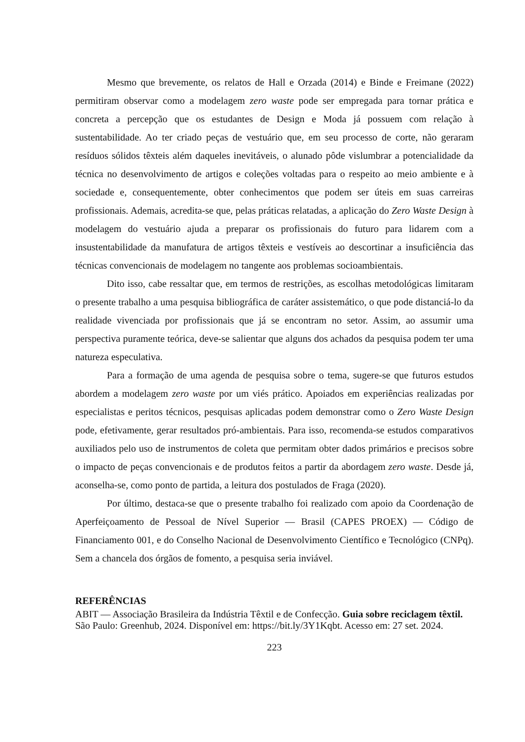Mesmo que brevemente, os relatos de Hall e Orzada (2014) e Binde e Freimane (2022) permitiram observar como a modelagem zero waste pode ser empregada para tornar prática e concreta a percepção que os estudantes de Design e Moda já possuem com relação à sustentabilidade. Ao ter criado peças de vestuário que, em seu processo de corte, não geraram resíduos sólidos têxteis além daqueles inevitáveis, o alunado pôde vislumbrar a potencialidade da técnica no desenvolvimento de artigos e coleções voltadas para o respeito ao meio ambiente e à sociedade e, consequentemente, obter conhecimentos que podem ser úteis em suas carreiras profissionais. Ademais, acredita-se que, pelas práticas relatadas, a aplicação do Zero Waste Design à modelagem do vestuário ajuda a preparar os profissionais do futuro para lidarem com a insustentabilidade da manufatura de artigos têxteis e vestíveis ao descortinar a insuficiência das técnicas convencionais de modelagem no tangente aos problemas socioambientais.
Dito isso, cabe ressaltar que, em termos de restrições, as escolhas metodológicas limitaram o presente trabalho a uma pesquisa bibliográfica de caráter assistemático, o que pode distanciá-lo da realidade vivenciada por profissionais que já se encontram no setor. Assim, ao assumir uma perspectiva puramente teórica, deve-se salientar que alguns dos achados da pesquisa podem ter uma natureza especulativa.
Para a formação de uma agenda de pesquisa sobre o tema, sugere-se que futuros estudos abordem a modelagem zero waste por um viés prático. Apoiados em experiências realizadas por especialistas e peritos técnicos, pesquisas aplicadas podem demonstrar como o Zero Waste Design pode, efetivamente, gerar resultados pró-ambientais. Para isso, recomenda-se estudos comparativos auxiliados pelo uso de instrumentos de coleta que permitam obter dados primários e precisos sobre o impacto de peças convencionais e de produtos feitos a partir da abordagem zero waste. Desde já, aconselha-se, como ponto de partida, a leitura dos postulados de Fraga (2020).
Por último, destaca-se que o presente trabalho foi realizado com apoio da Coordenação de Aperfeiçoamento de Pessoal de Nível Superior — Brasil (CAPES PROEX) — Código de Financiamento 001, e do Conselho Nacional de Desenvolvimento Científico e Tecnológico (CNPq). Sem a chancela dos órgãos de fomento, a pesquisa seria inviável.
REFERÊNCIAS
ABIT — Associação Brasileira da Indústria Têxtil e de Confecção. Guia sobre reciclagem têxtil. São Paulo: Greenhub, 2024. Disponível em: https://bit.ly/3Y1Kqbt. Acesso em: 27 set. 2024.
223